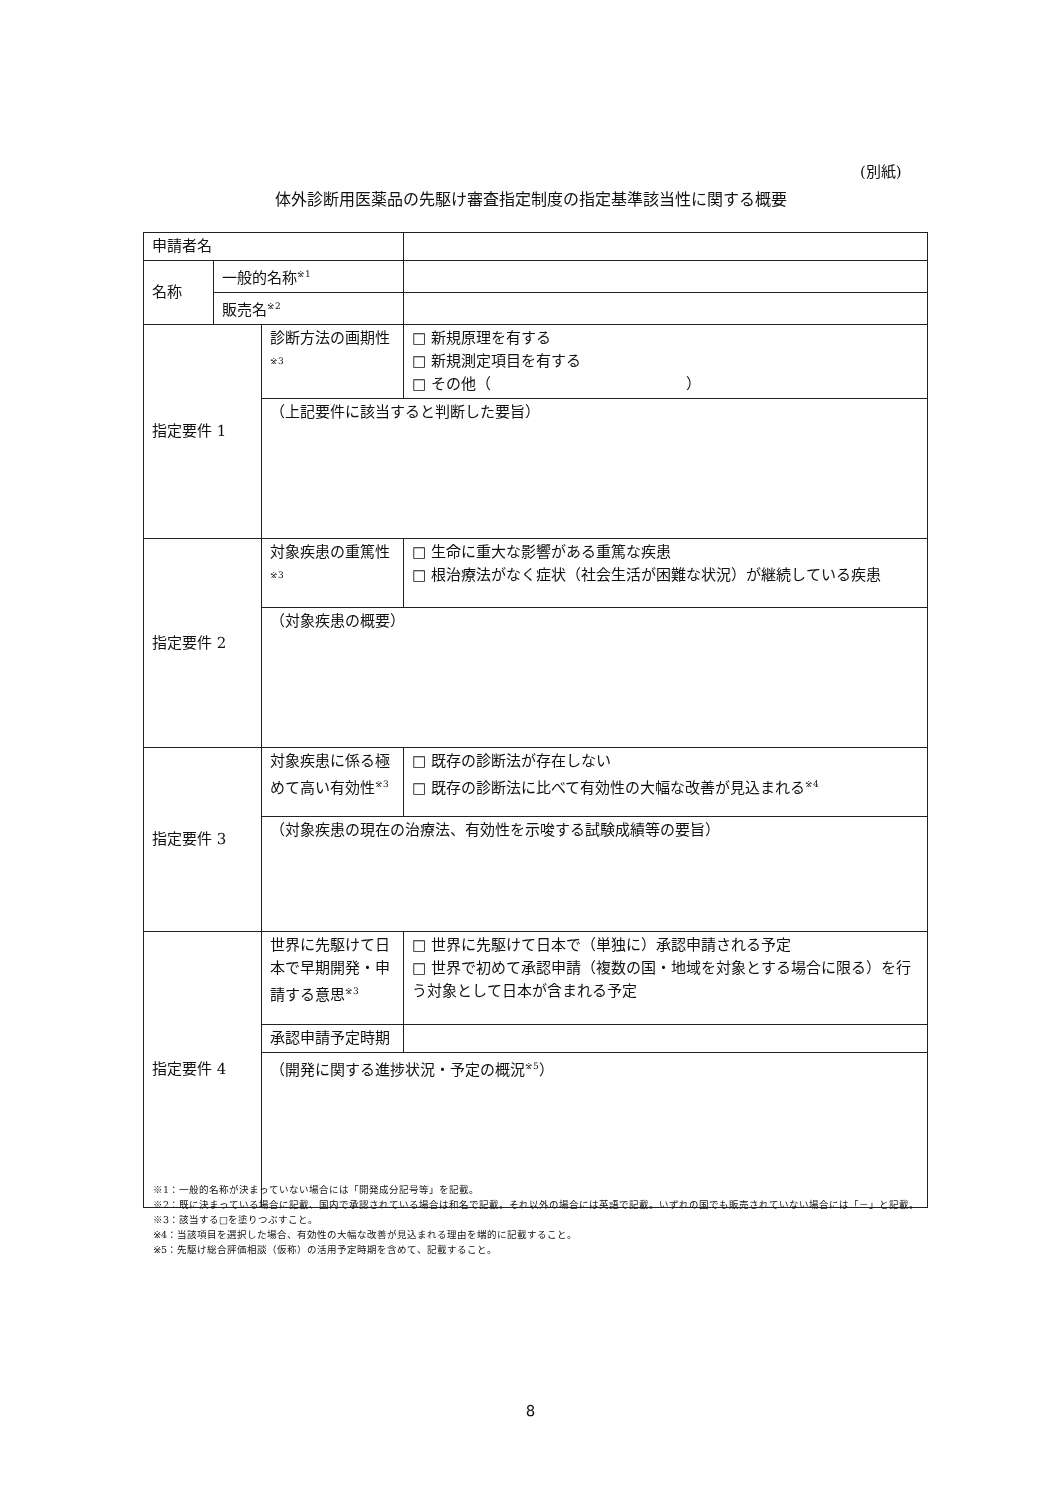(別紙)
体外診断用医薬品の先駆け審査指定制度の指定基準該当性に関する概要
| 申請者名 | | | |
| 名称 | 一般的名称<sup>※1</sup> | | |
| | 販売名<sup>※2</sup> | | |
| 指定要件 1 | | 診断方法の画期性 <sup>※3</sup> | □ 新規原理を有する □ 新規測定項目を有する □ その他（ ） |
| | | （上記要件に該当すると判断した要旨） | |
| 指定要件 2 | | 対象疾患の重篤性<sup>※3</sup> | □ 生命に重大な影響がある重篤な疾患 □ 根治療法がなく症状（社会生活が困難な状況）が継続している疾患 |
| | | （対象疾患の概要） | |
| 指定要件 3 | | 対象疾患に係る極めて高い有効性<sup>※3</sup> | □ 既存の診断法が存在しない □ 既存の診断法に比べて有効性の大幅な改善が見込まれる<sup>※4</sup> |
| | | （対象疾患の現在の治療法、有効性を示唆する試験成績等の要旨） | |
| 指定要件 4 | | 世界に先駆けて日本で早期開発・申請する意思<sup>※3</sup> | □ 世界に先駆けて日本で（単独に）承認申請される予定 □ 世界で初めて承認申請（複数の国・地域を対象とする場合に限る）を行う対象として日本が含まれる予定 |
| | | 承認申請予定時期 | |
| | | （開発に関する進捗状況・予定の概況<sup>※5</sup>） | |
※1：一般的名称が決まっていない場合には「開発成分記号等」を記載。
※2：既に決まっている場合に記載、国内で承認されている場合は和名で記載。それ以外の場合には英語で記載。いずれの国でも販売されていない場合には「－」と記載。
※3：該当する□を塗りつぶすこと。
※4：当該項目を選択した場合、有効性の大幅な改善が見込まれる理由を端的に記載すること。
※5：先駆け総合評価相談（仮称）の活用予定時期を含めて、記載すること。
8